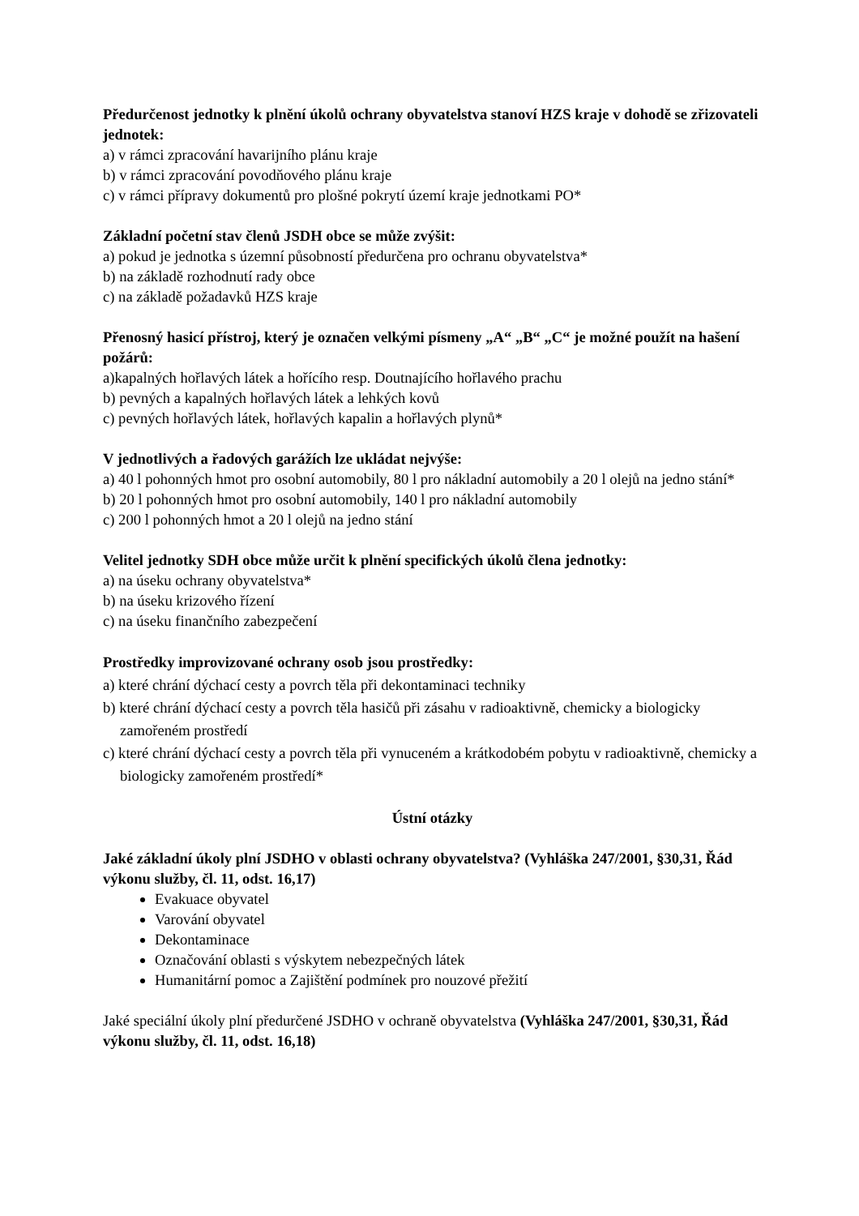Předurčenost jednotky k plnění úkolů ochrany obyvatelstva stanoví HZS kraje v dohodě se zřizovateli jednotek:
a) v rámci zpracování havarijního plánu kraje
b) v rámci zpracování povodňového plánu kraje
c) v rámci přípravy dokumentů pro plošné pokrytí území kraje jednotkami PO*
Základní početní stav členů JSDH obce se může zvýšit:
a) pokud je jednotka s územní působností předurčena pro ochranu obyvatelstva*
b) na základě rozhodnutí rady obce
c) na základě požadavků HZS kraje
Přenosný hasicí přístroj, který je označen velkými písmeny „A“ „B“ „C“ je možné použít na hašení požárů:
a)kapalných hořlavých látek a hořícího resp. Doutnajícího hořlavého prachu
b) pevných a kapalných hořlavých látek a lehkých kovů
c) pevných hořlavých látek, hořlavých kapalin a hořlavých plynů*
V jednotlivých a řadových garážích lze ukládat nejvýše:
a) 40 l pohonných hmot pro osobní automobily, 80 l pro nákladní automobily a 20 l olejů na jedno stání*
b) 20 l pohonných hmot pro osobní automobily, 140 l pro nákladní automobily
c) 200 l pohonných hmot a 20 l olejů na jedno stání
Velitel jednotky SDH obce může určit k plnění specifických úkolů člena jednotky:
a) na úseku ochrany obyvatelstva*
b) na úseku krizového řízení
c) na úseku finančního zabezpečení
Prostředky improvizované ochrany osob jsou prostředky:
a) které chrání dýchací cesty a povrch těla při dekontaminaci techniky
b) které chrání dýchací cesty a povrch těla hasičů při zásahu v radioaktivně, chemicky a biologicky zamořeném prostředí
c) které chrání dýchací cesty a povrch těla při vynuceném a krátkodobém pobytu v radioaktivně, chemicky a biologicky zamořeném prostředí*
Ústní otázky
Jaké základní úkoly plní JSDHO v oblasti ochrany obyvatelstva? (Vyhláška 247/2001, §30,31, Řád výkonu služby, čl. 11, odst. 16,17)
Evakuace obyvatel
Varování obyvatel
Dekontaminace
Označování oblasti s výskytem nebezpečných látek
Humanitární pomoc a Zajištění podmínek pro nouzové přežití
Jaké speciální úkoly plní předurčené JSDHO v ochraně obyvatelstva (Vyhláška 247/2001, §30,31, Řád výkonu služby, čl. 11, odst. 16,18)